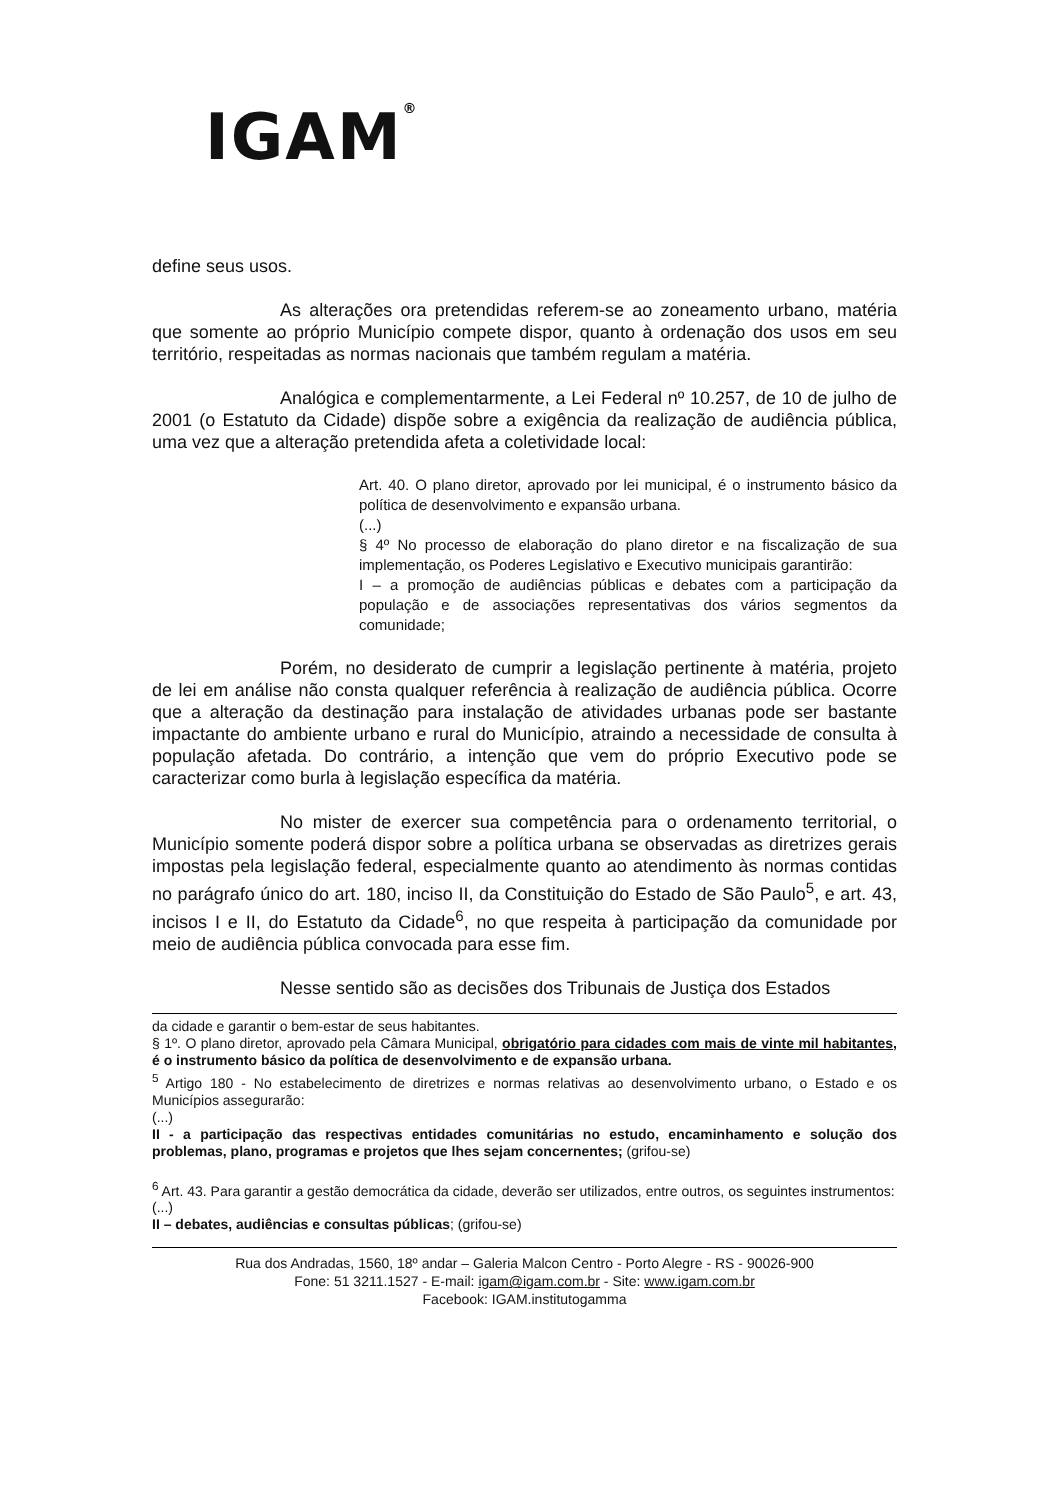IGAM<sup>®</sup>
define seus usos.
As alterações ora pretendidas referem-se ao zoneamento urbano, matéria que somente ao próprio Município compete dispor, quanto à ordenação dos usos em seu território, respeitadas as normas nacionais que também regulam a matéria.
Analógica e complementarmente, a Lei Federal nº 10.257, de 10 de julho de 2001 (o Estatuto da Cidade) dispõe sobre a exigência da realização de audiência pública, uma vez que a alteração pretendida afeta a coletividade local:
Art. 40. O plano diretor, aprovado por lei municipal, é o instrumento básico da política de desenvolvimento e expansão urbana.
(...)
§ 4º No processo de elaboração do plano diretor e na fiscalização de sua implementação, os Poderes Legislativo e Executivo municipais garantirão:
I – a promoção de audiências públicas e debates com a participação da população e de associações representativas dos vários segmentos da comunidade;
Porém, no desiderato de cumprir a legislação pertinente à matéria, projeto de lei em análise não consta qualquer referência à realização de audiência pública. Ocorre que a alteração da destinação para instalação de atividades urbanas pode ser bastante impactante do ambiente urbano e rural do Município, atraindo a necessidade de consulta à população afetada. Do contrário, a intenção que vem do próprio Executivo pode se caracterizar como burla à legislação específica da matéria.
No mister de exercer sua competência para o ordenamento territorial, o Município somente poderá dispor sobre a política urbana se observadas as diretrizes gerais impostas pela legislação federal, especialmente quanto ao atendimento às normas contidas no parágrafo único do art. 180, inciso II, da Constituição do Estado de São Paulo<sup>5</sup>, e art. 43, incisos I e II, do Estatuto da Cidade<sup>6</sup>, no que respeita à participação da comunidade por meio de audiência pública convocada para esse fim.
Nesse sentido são as decisões dos Tribunais de Justiça dos Estados
da cidade e garantir o bem-estar de seus habitantes.
§ 1º. O plano diretor, aprovado pela Câmara Municipal, obrigatório para cidades com mais de vinte mil habitantes, é o instrumento básico da política de desenvolvimento e de expansão urbana.
<sup>5</sup> Artigo 180 - No estabelecimento de diretrizes e normas relativas ao desenvolvimento urbano, o Estado e os Municípios assegurarão:
(...)
II - a participação das respectivas entidades comunitárias no estudo, encaminhamento e solução dos problemas, plano, programas e projetos que lhes sejam concernentes; (grifou-se)
<sup>6</sup> Art. 43. Para garantir a gestão democrática da cidade, deverão ser utilizados, entre outros, os seguintes instrumentos:
(...)
II – debates, audiências e consultas públicas; (grifou-se)
Rua dos Andradas, 1560, 18º andar – Galeria Malcon Centro - Porto Alegre - RS - 90026-900
Fone: 51 3211.1527 - E-mail: igam@igam.com.br - Site: www.igam.com.br
Facebook: IGAM.institutogamma